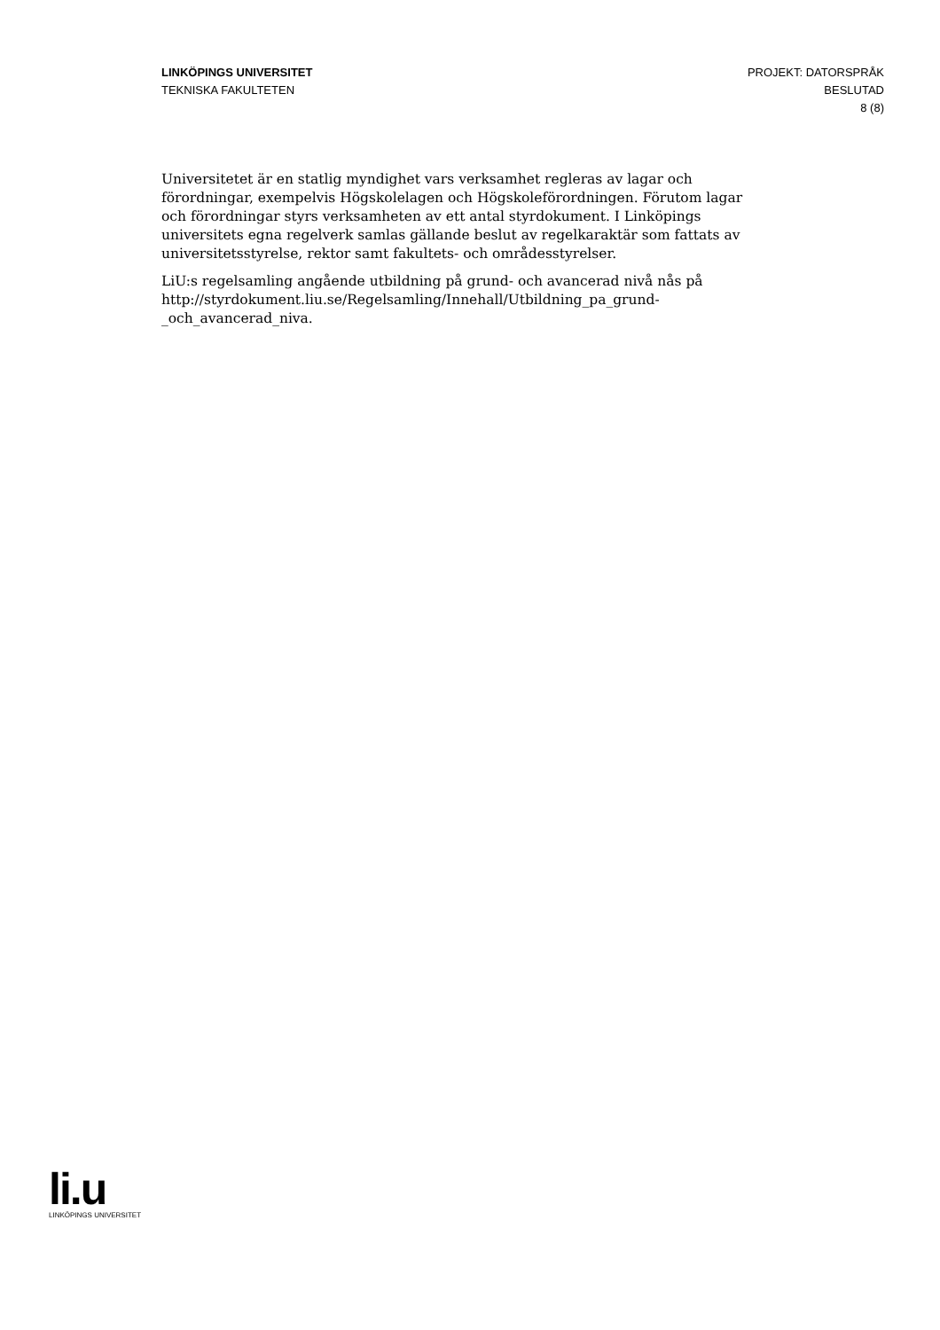LINKÖPINGS UNIVERSITET
TEKNISKA FAKULTETEN
PROJEKT: DATORSPRÅK
BESLUTAD
8 (8)
Universitetet är en statlig myndighet vars verksamhet regleras av lagar och förordningar, exempelvis Högskolelagen och Högskoleförordningen. Förutom lagar och förordningar styrs verksamheten av ett antal styrdokument. I Linköpings universitets egna regelverk samlas gällande beslut av regelkaraktär som fattats av universitetsstyrelse, rektor samt fakultets- och områdesstyrelser.
LiU:s regelsamling angående utbildning på grund- och avancerad nivå nås på http://styrdokument.liu.se/Regelsamling/Innehall/Utbildning_pa_grund-_och_avancerad_niva.
li.u
LINKÖPINGS UNIVERSITET